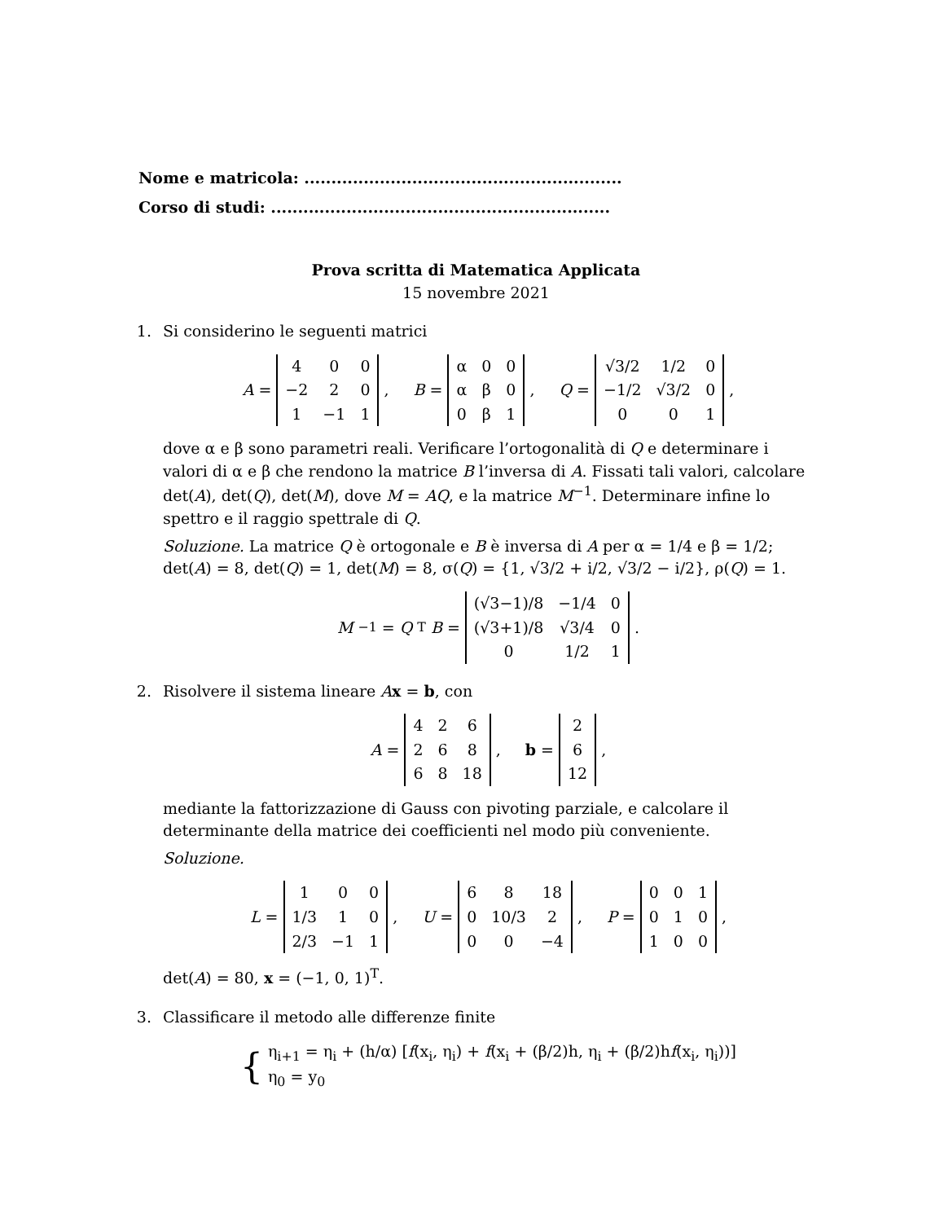Nome e matricola: ...........................................................
Corso di studi: ...............................................................
Prova scritta di Matematica Applicata
15 novembre 2021
1. Si considerino le seguenti matrici
A =
| 4 | 0 | 0 |
| −2 | 2 | 0 |
| 1 | −1 | 1 |
, B =
| α | 0 | 0 |
| α | β | 0 |
| 0 | β | 1 |
, Q =
| √3/2 | 1/2 | 0 |
| −1/2 | √3/2 | 0 |
| 0 | 0 | 1 |
,
dove α e β sono parametri reali. Verificare l’ortogonalità di Q e determinare i valori di α e β che rendono la matrice B l’inversa di A. Fissati tali valori, calcolare det(A), det(Q), det(M), dove M = AQ, e la matrice M<sup>−1</sup>. Determinare infine lo spettro e il raggio spettrale di Q.
Soluzione. La matrice Q è ortogonale e B è inversa di A per α = 1/4 e β = 1/2; det(A) = 8, det(Q) = 1, det(M) = 8, σ(Q) = {1, √3/2 + i/2, √3/2 − i/2}, ρ(Q) = 1.
M<sup>−1</sup> = Q<sup>T</sup> B =
| (√3−1)/8 | −1/4 | 0 |
| (√3+1)/8 | √3/4 | 0 |
| 0 | 1/2 | 1 |
.
2. Risolvere il sistema lineare Ax = b, con
A =
| 4 | 2 | 6 |
| 2 | 6 | 8 |
| 6 | 8 | 18 |
, b =
| 2 |
| 6 |
| 12 |
,
mediante la fattorizzazione di Gauss con pivoting parziale, e calcolare il determinante della matrice dei coefficienti nel modo più conveniente.
Soluzione.
L =
| 1 | 0 | 0 |
| 1/3 | 1 | 0 |
| 2/3 | −1 | 1 |
, U =
| 6 | 8 | 18 |
| 0 | 10/3 | 2 |
| 0 | 0 | −4 |
, P =
| 0 | 0 | 1 |
| 0 | 1 | 0 |
| 1 | 0 | 0 |
,
det(A) = 80, x = (−1, 0, 1)<sup>T</sup>.
3. Classificare il metodo alle differenze finite
{ η<sub>i+1</sub> = η<sub>i</sub> + (h/α) [f(x<sub>i</sub>, η<sub>i</sub>) + f(x<sub>i</sub> + (β/2)h, η<sub>i</sub> + (β/2)hf(x<sub>i</sub>, η<sub>i</sub>))]
η<sub>0</sub> = y<sub>0</sub>